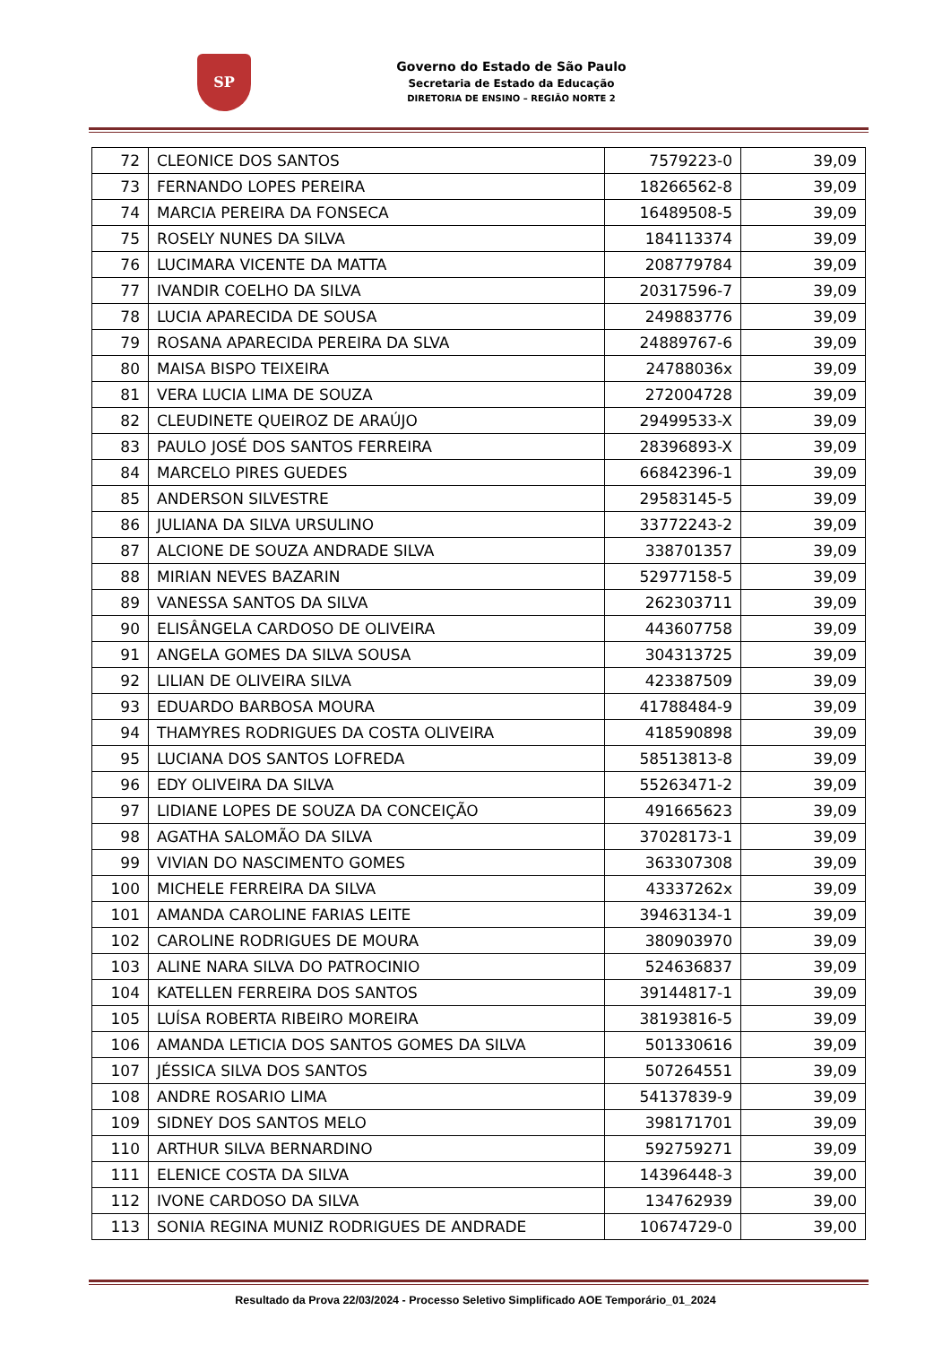SP
Governo do Estado de São Paulo
Secretaria de Estado da Educação
DIRETORIA DE ENSINO – REGIÃO NORTE 2
| 72 | CLEONICE DOS SANTOS | 7579223-0 | 39,09 |
| 73 | FERNANDO LOPES PEREIRA | 18266562-8 | 39,09 |
| 74 | MARCIA PEREIRA DA FONSECA | 16489508-5 | 39,09 |
| 75 | ROSELY NUNES DA SILVA | 184113374 | 39,09 |
| 76 | LUCIMARA VICENTE DA MATTA | 208779784 | 39,09 |
| 77 | IVANDIR COELHO DA SILVA | 20317596-7 | 39,09 |
| 78 | LUCIA APARECIDA DE SOUSA | 249883776 | 39,09 |
| 79 | ROSANA APARECIDA PEREIRA DA SLVA | 24889767-6 | 39,09 |
| 80 | MAISA BISPO TEIXEIRA | 24788036x | 39,09 |
| 81 | VERA LUCIA LIMA DE SOUZA | 272004728 | 39,09 |
| 82 | CLEUDINETE QUEIROZ DE ARAÚJO | 29499533-X | 39,09 |
| 83 | PAULO JOSÉ DOS SANTOS FERREIRA | 28396893-X | 39,09 |
| 84 | MARCELO PIRES GUEDES | 66842396-1 | 39,09 |
| 85 | ANDERSON SILVESTRE | 29583145-5 | 39,09 |
| 86 | JULIANA DA SILVA URSULINO | 33772243-2 | 39,09 |
| 87 | ALCIONE DE SOUZA ANDRADE SILVA | 338701357 | 39,09 |
| 88 | MIRIAN NEVES BAZARIN | 52977158-5 | 39,09 |
| 89 | VANESSA SANTOS DA SILVA | 262303711 | 39,09 |
| 90 | ELISÂNGELA CARDOSO DE OLIVEIRA | 443607758 | 39,09 |
| 91 | ANGELA GOMES DA SILVA SOUSA | 304313725 | 39,09 |
| 92 | LILIAN DE OLIVEIRA SILVA | 423387509 | 39,09 |
| 93 | EDUARDO BARBOSA MOURA | 41788484-9 | 39,09 |
| 94 | THAMYRES RODRIGUES DA COSTA OLIVEIRA | 418590898 | 39,09 |
| 95 | LUCIANA DOS SANTOS LOFREDA | 58513813-8 | 39,09 |
| 96 | EDY OLIVEIRA DA SILVA | 55263471-2 | 39,09 |
| 97 | LIDIANE LOPES DE SOUZA DA CONCEIÇÃO | 491665623 | 39,09 |
| 98 | AGATHA SALOMÃO DA SILVA | 37028173-1 | 39,09 |
| 99 | VIVIAN DO NASCIMENTO GOMES | 363307308 | 39,09 |
| 100 | MICHELE FERREIRA DA SILVA | 43337262x | 39,09 |
| 101 | AMANDA CAROLINE FARIAS LEITE | 39463134-1 | 39,09 |
| 102 | CAROLINE RODRIGUES DE MOURA | 380903970 | 39,09 |
| 103 | ALINE NARA SILVA DO PATROCINIO | 524636837 | 39,09 |
| 104 | KATELLEN FERREIRA DOS SANTOS | 39144817-1 | 39,09 |
| 105 | LUÍSA ROBERTA RIBEIRO MOREIRA | 38193816-5 | 39,09 |
| 106 | AMANDA LETICIA DOS SANTOS GOMES DA SILVA | 501330616 | 39,09 |
| 107 | JÉSSICA SILVA DOS SANTOS | 507264551 | 39,09 |
| 108 | ANDRE ROSARIO LIMA | 54137839-9 | 39,09 |
| 109 | SIDNEY DOS SANTOS MELO | 398171701 | 39,09 |
| 110 | ARTHUR SILVA BERNARDINO | 592759271 | 39,09 |
| 111 | ELENICE COSTA DA SILVA | 14396448-3 | 39,00 |
| 112 | IVONE CARDOSO DA SILVA | 134762939 | 39,00 |
| 113 | SONIA REGINA MUNIZ RODRIGUES DE ANDRADE | 10674729-0 | 39,00 |
Resultado da Prova 22/03/2024 - Processo Seletivo Simplificado AOE Temporário_01_2024